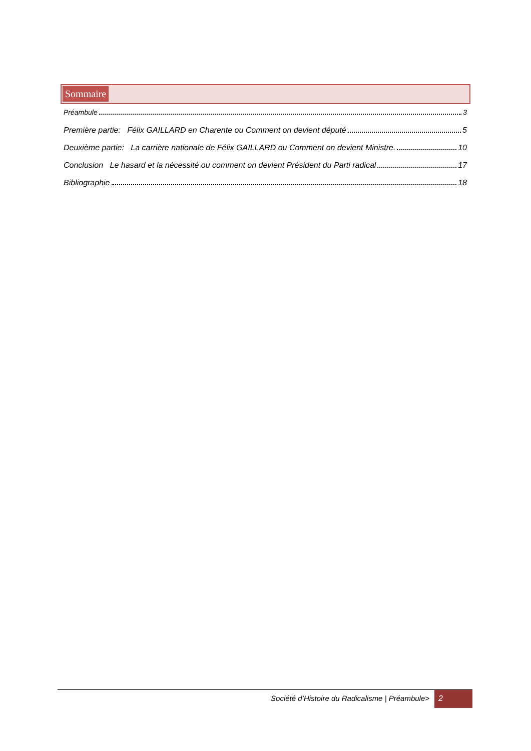Sommaire
Préambule 3
Première partie: Félix GAILLARD en Charente ou Comment on devient député 5
Deuxième partie: La carrière nationale de Félix GAILLARD ou Comment on devient Ministre. 10
Conclusion Le hasard et la nécessité ou comment on devient Président du Parti radical 17
Bibliographie 18
Société d’Histoire du Radicalisme | Préambule> 2